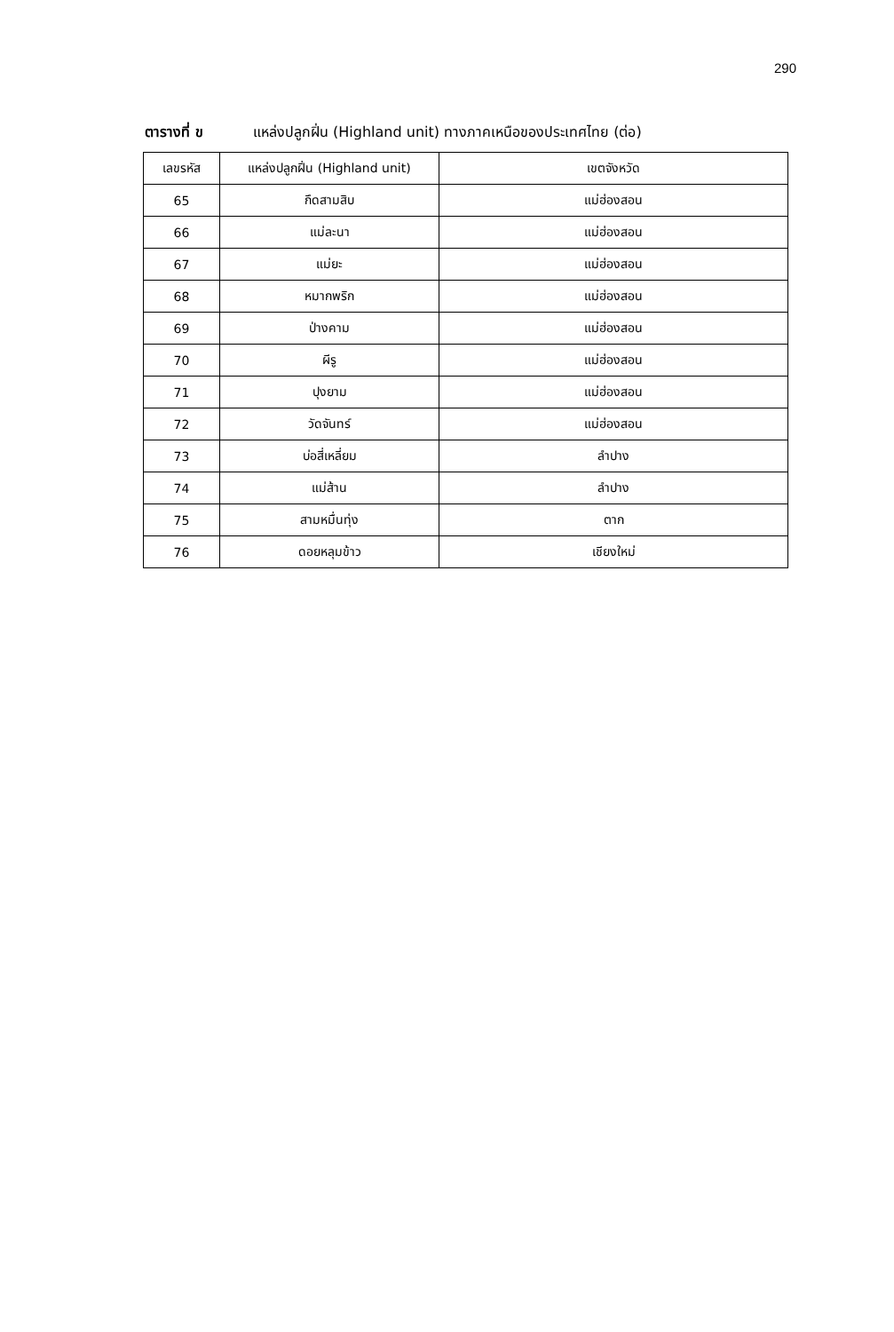290
ตารางที่ ข แหล่งปลูกฝิ่น (Highland unit) ทางภาคเหนือของประเทศไทย (ต่อ)
| เลขรหัส | แหล่งปลูกฝิ่น (Highland unit) | เขตจังหวัด |
| --- | --- | --- |
| 65 | กึดสามสิบ | แม่ฮ่องสอน |
| 66 | แม่ละนา | แม่ฮ่องสอน |
| 67 | แม่ยะ | แม่ฮ่องสอน |
| 68 | หมากพริก | แม่ฮ่องสอน |
| 69 | ป่างคาม | แม่ฮ่องสอน |
| 70 | ผีรู | แม่ฮ่องสอน |
| 71 | ปุงยาม | แม่ฮ่องสอน |
| 72 | วัดจันทร์ | แม่ฮ่องสอน |
| 73 | บ่อสี่เหลี่ยม | ลำปาง |
| 74 | แม่ส้าน | ลำปาง |
| 75 | สามหมื่นทุ่ง | ตาก |
| 76 | ดอยหลุมข้าว | เชียงใหม่ |